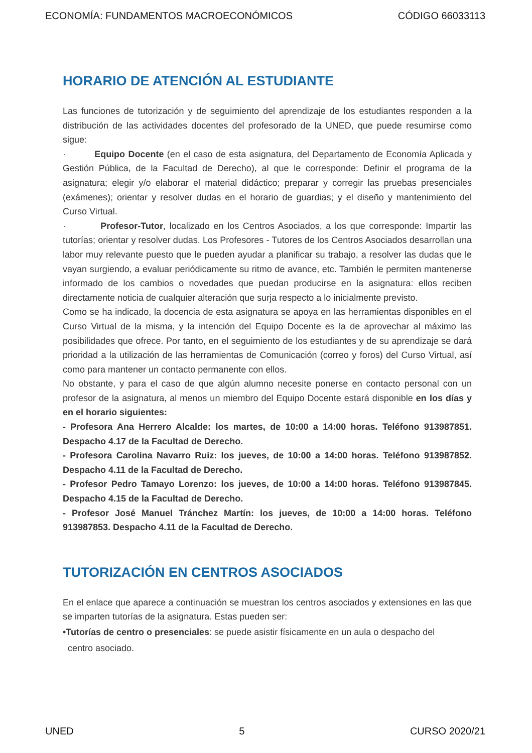ECONOMÍA: FUNDAMENTOS MACROECONÓMICOS CÓDIGO 66033113
HORARIO DE ATENCIÓN AL ESTUDIANTE
Las funciones de tutorización y de seguimiento del aprendizaje de los estudiantes responden a la distribución de las actividades docentes del profesorado de la UNED, que puede resumirse como sigue:
· Equipo Docente (en el caso de esta asignatura, del Departamento de Economía Aplicada y Gestión Pública, de la Facultad de Derecho), al que le corresponde: Definir el programa de la asignatura; elegir y/o elaborar el material didáctico; preparar y corregir las pruebas presenciales (exámenes); orientar y resolver dudas en el horario de guardias; y el diseño y mantenimiento del Curso Virtual.
· Profesor-Tutor, localizado en los Centros Asociados, a los que corresponde: Impartir las tutorías; orientar y resolver dudas. Los Profesores - Tutores de los Centros Asociados desarrollan una labor muy relevante puesto que le pueden ayudar a planificar su trabajo, a resolver las dudas que le vayan surgiendo, a evaluar periódicamente su ritmo de avance, etc. También le permiten mantenerse informado de los cambios o novedades que puedan producirse en la asignatura: ellos reciben directamente noticia de cualquier alteración que surja respecto a lo inicialmente previsto.
Como se ha indicado, la docencia de esta asignatura se apoya en las herramientas disponibles en el Curso Virtual de la misma, y la intención del Equipo Docente es la de aprovechar al máximo las posibilidades que ofrece. Por tanto, en el seguimiento de los estudiantes y de su aprendizaje se dará prioridad a la utilización de las herramientas de Comunicación (correo y foros) del Curso Virtual, así como para mantener un contacto permanente con ellos.
No obstante, y para el caso de que algún alumno necesite ponerse en contacto personal con un profesor de la asignatura, al menos un miembro del Equipo Docente estará disponible en los días y en el horario siguientes:
- Profesora Ana Herrero Alcalde: los martes, de 10:00 a 14:00 horas. Teléfono 913987851. Despacho 4.17 de la Facultad de Derecho.
- Profesora Carolina Navarro Ruiz: los jueves, de 10:00 a 14:00 horas. Teléfono 913987852. Despacho 4.11 de la Facultad de Derecho.
- Profesor Pedro Tamayo Lorenzo: los jueves, de 10:00 a 14:00 horas. Teléfono 913987845. Despacho 4.15 de la Facultad de Derecho.
- Profesor José Manuel Tránchez Martín: los jueves, de 10:00 a 14:00 horas. Teléfono 913987853. Despacho 4.11 de la Facultad de Derecho.
TUTORIZACIÓN EN CENTROS ASOCIADOS
En el enlace que aparece a continuación se muestran los centros asociados y extensiones en las que se imparten tutorías de la asignatura. Estas pueden ser:
•Tutorías de centro o presenciales: se puede asistir físicamente en un aula o despacho del
centro asociado.
UNED 5 CURSO 2020/21